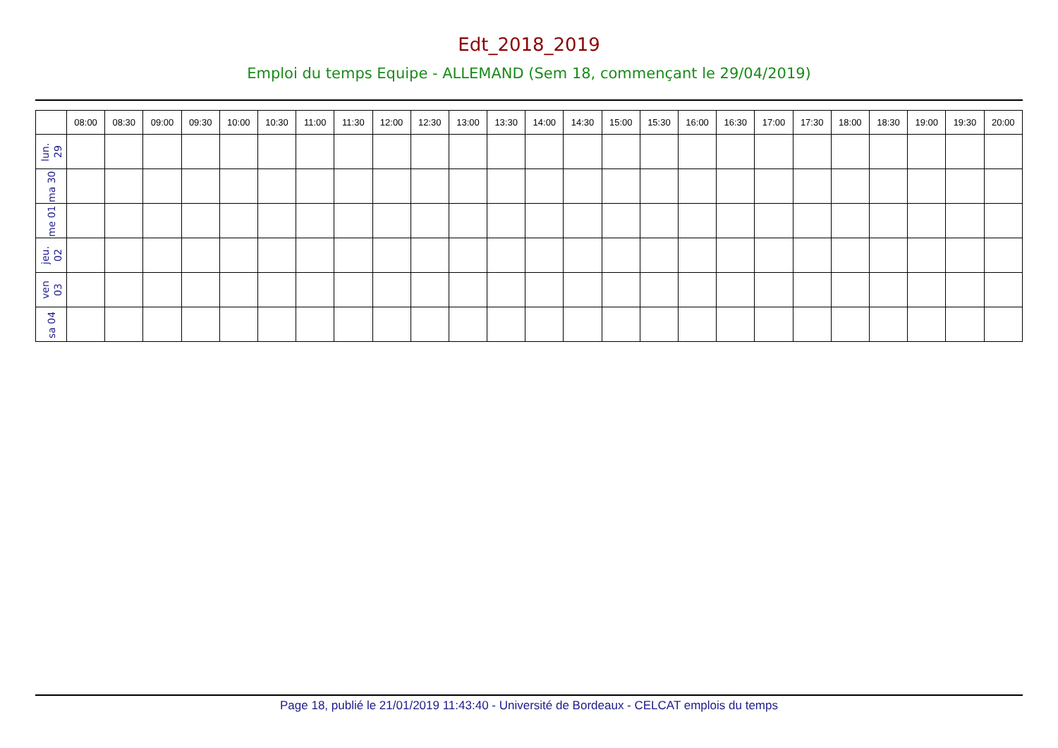Edt_2018_2019
Emploi du temps Equipe - ALLEMAND (Sem 18, commençant le 29/04/2019)
| | 08:00 | 08:30 | 09:00 | 09:30 | 10:00 | 10:30 | 11:00 | 11:30 | 12:00 | 12:30 | 13:00 | 13:30 | 14:00 | 14:30 | 15:00 | 15:30 | 16:00 | 16:30 | 17:00 | 17:30 | 18:00 | 18:30 | 19:00 | 19:30 | 20:00 |
| --- | --- | --- | --- | --- | --- | --- | --- | --- | --- | --- | --- | --- | --- | --- | --- | --- | --- | --- | --- | --- | --- | --- | --- | --- | --- |
| lun. 29 | | | | | | | | | | | | | | | | | | | | | | | | | |
| ma 30 | | | | | | | | | | | | | | | | | | | | | | | | | |
| me 01 | | | | | | | | | | | | | | | | | | | | | | | | | |
| jeu. 02 | | | | | | | | | | | | | | | | | | | | | | | | | |
| ven 03 | | | | | | | | | | | | | | | | | | | | | | | | | |
| sa 04 | | | | | | | | | | | | | | | | | | | | | | | | | |
Page 18, publié le 21/01/2019 11:43:40 - Université de Bordeaux - CELCAT emplois du temps